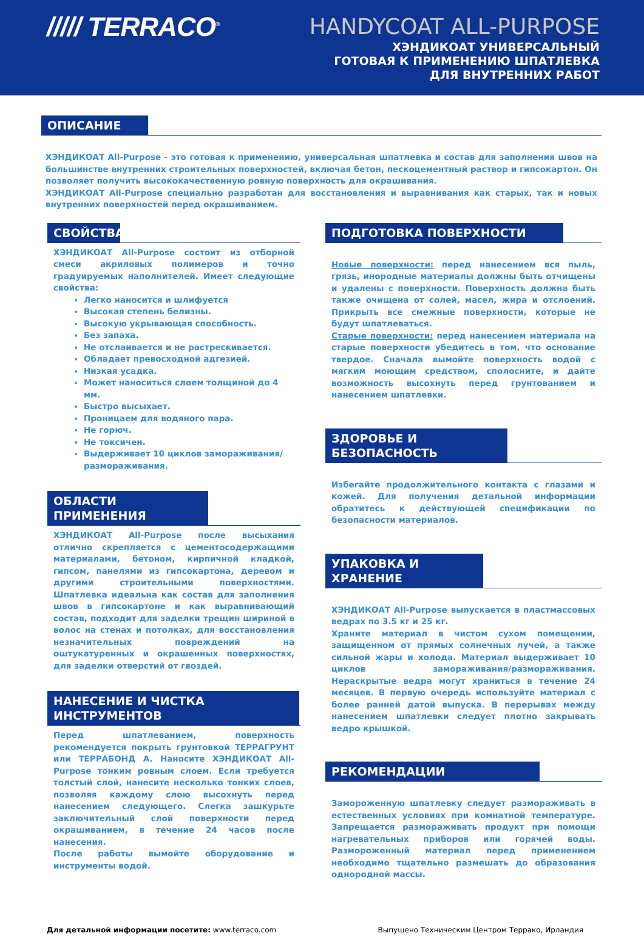///// TERRACO<sup>®</sup>
HANDYCOAT ALL-PURPOSE
ХЭНДИКОАТ УНИВЕРСАЛЬНЫЙ
ГОТОВАЯ К ПРИМЕНЕНИЮ ШПАТЛЕВКА
ДЛЯ ВНУТРЕННИХ РАБОТ
ОПИСАНИЕ
ХЭНДИКОАТ All-Purpose - это готовая к применению, универсальная шпатлевка и состав для заполнения швов на большинстве внутренних строительных поверхностей, включая бетон, пескоцементный раствор и гипсокартон. Он позволяет получить высококачественную ровную поверхность для окрашивания.
ХЭНДИКОАТ All-Purpose специально разработан для восстановления и выравнивания как старых, так и новых внутренних поверхностей перед окрашиванием.
СВОЙСТВА
ХЭНДИКОАТ All-Purpose состоит из отборной смеси акриловых полимеров и точно градуируемых наполнителей. Имеет следующие свойства:
Легко наносится и шлифуется
Высокая степень белизны.
Высокую укрывающая способность.
Без запаха.
Не отслаивается и не растрескивается.
Обладает превосходной адгезией.
Низкая усадка.
Может наноситься слоем толщиной до 4 мм.
Быстро высыхает.
Проницаем для водяного пара.
Не горюч.
Не токсичен.
Выдерживает 10 циклов замораживания/размораживания.
ОБЛАСТИ ПРИМЕНЕНИЯ
ХЭНДИКОАТ All-Purpose после высыхания отлично скрепляется с цементосодержащими материалами, бетоном, кирпичной кладкой, гипсом, панелями из гипсокартона, деревом и другими строительными поверхностями. Шпатлевка идеальна как состав для заполнения швов в гипсокартоне и как выравнивающий состав, подходит для заделки трещин шириной в волос на стенах и потолках, для восстановления незначительных повреждений на оштукатуренных и окрашенных поверхностях, для заделки отверстий от гвоздей.
НАНЕСЕНИЕ И ЧИСТКА ИНСТРУМЕНТОВ
Перед шпатлеванием, поверхность рекомендуется покрыть грунтовкой ТЕРРАГРУНТ или ТЕРРАБОНД А. Наносите ХЭНДИКОАТ All-Purpose тонким ровным слоем. Если требуется толстый слой, нанесите несколько тонких слоев, позволяя каждому слою высохнуть перед нанесением следующего. Слегка зашкурьте заключительный слой поверхности перед окрашиванием, в течение 24 часов после нанесения.
После работы вымойте оборудование и инструменты водой.
ПОДГОТОВКА ПОВЕРХНОСТИ
Новые поверхности: перед нанесением вся пыль, грязь, инородные материалы должны быть отчищены и удалены с поверхности. Поверхность должна быть также очищена от солей, масел, жира и отслоений. Прикрыть все смежные поверхности, которые не будут шпатлеваться.
Старые поверхности: перед нанесением материала на старые поверхности убедитесь в том, что основание твердое. Сначала вымойте поверхность водой с мягким моющим средством, сполосните, и дайте возможность высохнуть перед грунтованием и нанесением шпатлевки.
ЗДОРОВЬЕ И БЕЗОПАСНОСТЬ
Избегайте продолжительного контакта с глазами и кожей. Для получения детальной информации обратитесь к действующей спецификации по безопасности материалов.
УПАКОВКА И ХРАНЕНИЕ
ХЭНДИКОАТ All-Purpose выпускается в пластмассовых ведрах по 3.5 кг и 25 кг.
Храните материал в чистом сухом помещении, защищенном от прямых солнечных лучей, а также сильной жары и холода. Материал выдерживает 10 циклов замораживания/размораживания. Нераскрытые ведра могут храниться в течение 24 месяцев. В первую очередь используйте материал с более ранней датой выпуска. В перерывах между нанесением шпатлевки следует плотно закрывать ведро крышкой.
РЕКОМЕНДАЦИИ
Замороженную шпатлевку следует размораживать в естественных условиях при комнатной температуре. Запрещается размораживать продукт при помощи нагревательных приборов или горячей воды. Размороженный материал перед применением необходимо тщательно размешать до образования однородной массы.
Для детальной информации посетите: www.terraco.com
Выпущено Техническим Центром Террако, Ирландия